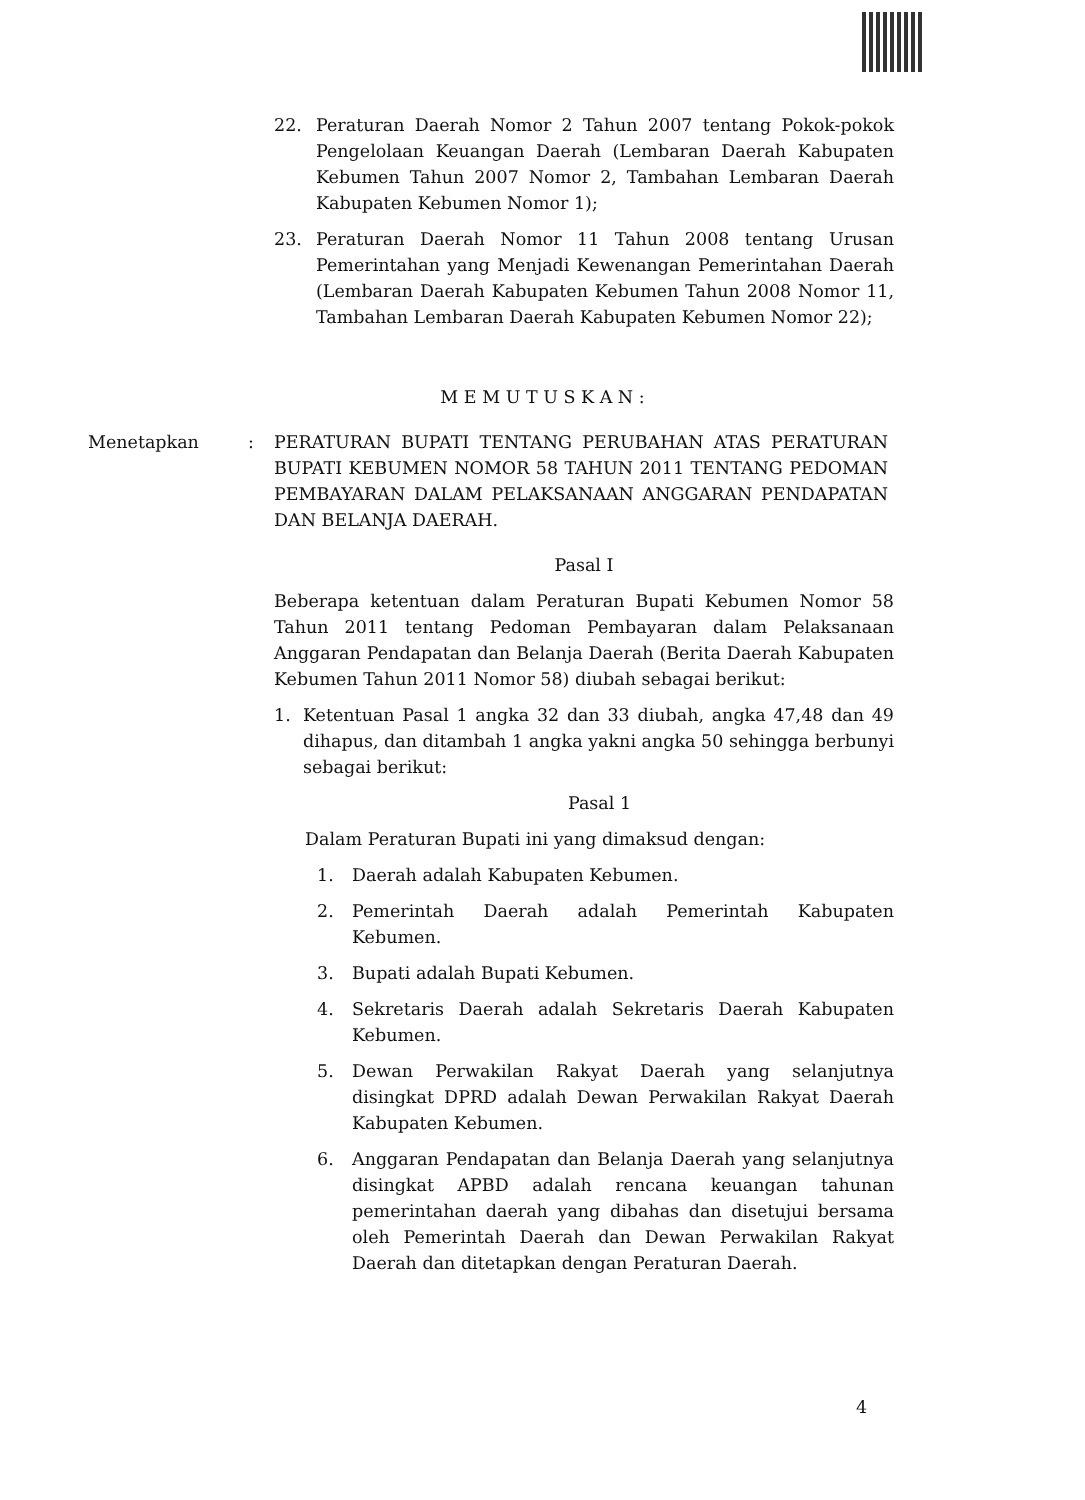22. Peraturan Daerah Nomor 2 Tahun 2007 tentang Pokok-pokok Pengelolaan Keuangan Daerah (Lembaran Daerah Kabupaten Kebumen Tahun 2007 Nomor 2, Tambahan Lembaran Daerah Kabupaten Kebumen Nomor 1);
23. Peraturan Daerah Nomor 11 Tahun 2008 tentang Urusan Pemerintahan yang Menjadi Kewenangan Pemerintahan Daerah (Lembaran Daerah Kabupaten Kebumen Tahun 2008 Nomor 11, Tambahan Lembaran Daerah Kabupaten Kebumen Nomor 22);
M E M U T U S K A N :
Menetapkan: PERATURAN BUPATI TENTANG PERUBAHAN ATAS PERATURAN BUPATI KEBUMEN NOMOR 58 TAHUN 2011 TENTANG PEDOMAN PEMBAYARAN DALAM PELAKSANAAN ANGGARAN PENDAPATAN DAN BELANJA DAERAH.
Pasal I
Beberapa ketentuan dalam Peraturan Bupati Kebumen Nomor 58 Tahun 2011 tentang Pedoman Pembayaran dalam Pelaksanaan Anggaran Pendapatan dan Belanja Daerah (Berita Daerah Kabupaten Kebumen Tahun 2011 Nomor 58) diubah sebagai berikut:
1. Ketentuan Pasal 1 angka 32 dan 33 diubah, angka 47,48 dan 49 dihapus, dan ditambah 1 angka yakni angka 50 sehingga berbunyi sebagai berikut:
Pasal 1
Dalam Peraturan Bupati ini yang dimaksud dengan:
1. Daerah adalah Kabupaten Kebumen.
2. Pemerintah Daerah adalah Pemerintah Kabupaten Kebumen.
3. Bupati adalah Bupati Kebumen.
4. Sekretaris Daerah adalah Sekretaris Daerah Kabupaten Kebumen.
5. Dewan Perwakilan Rakyat Daerah yang selanjutnya disingkat DPRD adalah Dewan Perwakilan Rakyat Daerah Kabupaten Kebumen.
6. Anggaran Pendapatan dan Belanja Daerah yang selanjutnya disingkat APBD adalah rencana keuangan tahunan pemerintahan daerah yang dibahas dan disetujui bersama oleh Pemerintah Daerah dan Dewan Perwakilan Rakyat Daerah dan ditetapkan dengan Peraturan Daerah.
4